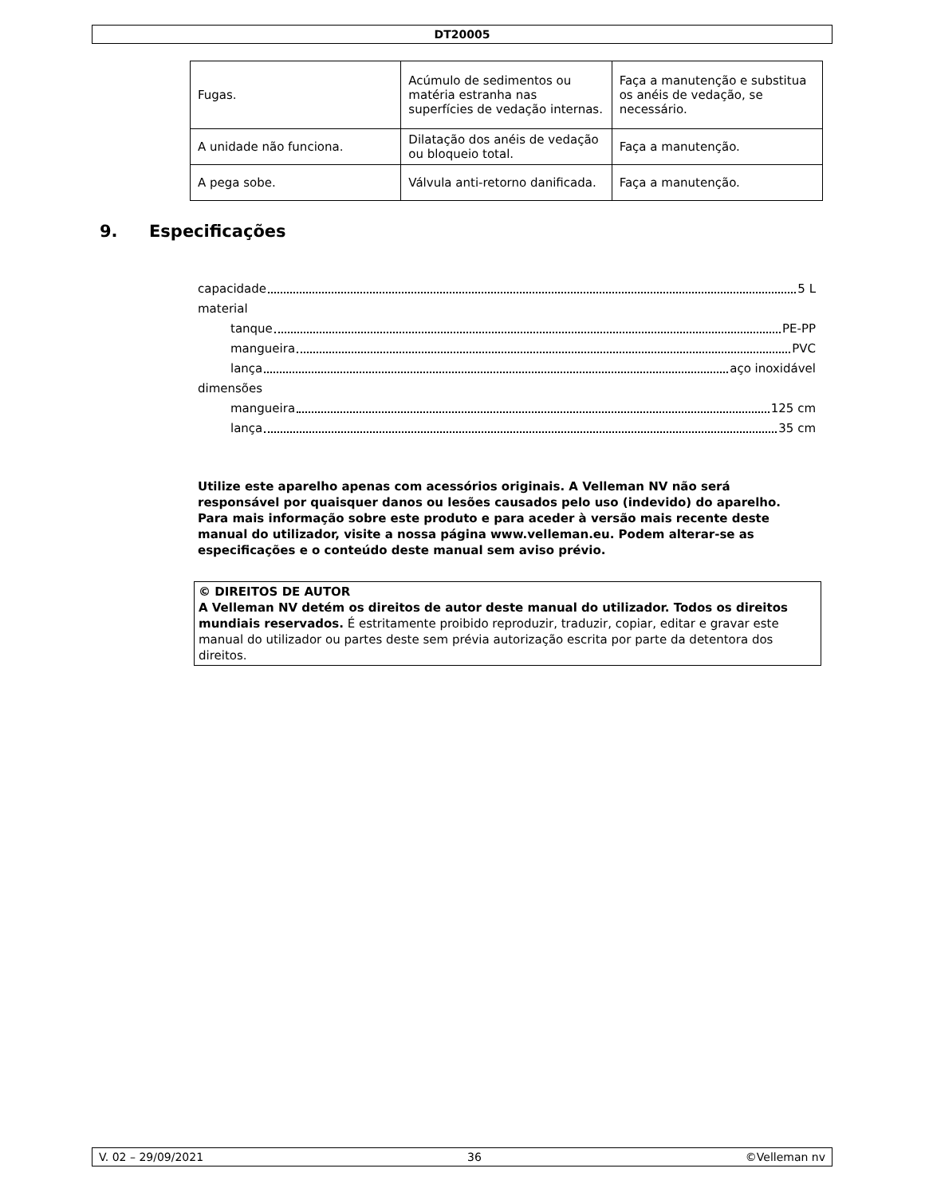DT20005
| Fugas. | Acúmulo de sedimentos ou matéria estranha nas superfícies de vedação internas. | Faça a manutenção e substitua os anéis de vedação, se necessário. |
| A unidade não funciona. | Dilatação dos anéis de vedação ou bloqueio total. | Faça a manutenção. |
| A pega sobe. | Válvula anti-retorno danificada. | Faça a manutenção. |
9. Especificações
capacidade 5 L
material
tanque PE-PP
mangueira PVC
lança aço inoxidável
dimensões
mangueira 125 cm
lança 35 cm
Utilize este aparelho apenas com acessórios originais. A Velleman NV não será responsável por quaisquer danos ou lesões causados pelo uso (indevido) do aparelho. Para mais informação sobre este produto e para aceder à versão mais recente deste manual do utilizador, visite a nossa página www.velleman.eu. Podem alterar-se as especificações e o conteúdo deste manual sem aviso prévio.
© DIREITOS DE AUTOR
A Velleman NV detém os direitos de autor deste manual do utilizador. Todos os direitos mundiais reservados. É estritamente proibido reproduzir, traduzir, copiar, editar e gravar este manual do utilizador ou partes deste sem prévia autorização escrita por parte da detentora dos direitos.
V. 02 – 29/09/2021 36 ©Velleman nv